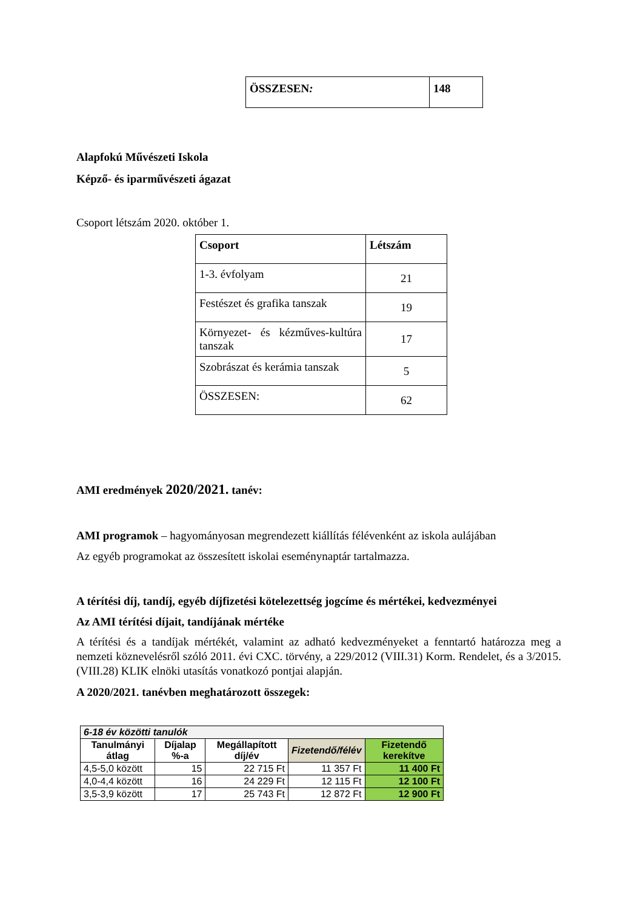| ÖSSZESEN : | 148 |
Alapfokú Művészeti Iskola
Képző- és iparművészeti ágazat
Csoport létszám 2020. október 1.
| Csoport | Létszám |
| --- | --- |
| 1-3. évfolyam | 21 |
| Festészet és grafika tanszak | 19 |
| Környezet- és kézműves-kultúra tanszak | 17 |
| Szobrászat és kerámia tanszak | 5 |
| ÖSSZESEN: | 62 |
AMI eredmények 2020/2021. tanév:
AMI programok – hagyományosan megrendezett kiállítás félévenként az iskola aulájában
Az egyéb programokat az összesített iskolai eseménynaptár tartalmazza.
A térítési díj, tandíj, egyéb díjfizetési kötelezettség jogcíme és mértékei, kedvezményei
Az AMI térítési díjait, tandíjának mértéke
A térítési és a tandíjak mértékét, valamint az adható kedvezményeket a fenntartó határozza meg a nemzeti köznevelésről szóló 2011. évi CXC. törvény, a 229/2012 (VIII.31) Korm. Rendelet, és a 3/2015. (VIII.28) KLIK elnöki utasítás vonatkozó pontjai alapján.
A 2020/2021. tanévben meghatározott összegek:
| 6-18 év közötti tanulók | | | | |
| --- | --- | --- | --- | --- |
| Tanulmányi átlag | Díjalap %-a | Megállapított díj/év | Fizetendő/félév | Fizetendő kerekítve |
| 4,5-5,0 között | 15 | 22 715 Ft | 11 357 Ft | 11 400 Ft |
| 4,0-4,4 között | 16 | 24 229 Ft | 12 115 Ft | 12 100 Ft |
| 3,5-3,9 között | 17 | 25 743 Ft | 12 872 Ft | 12 900 Ft |